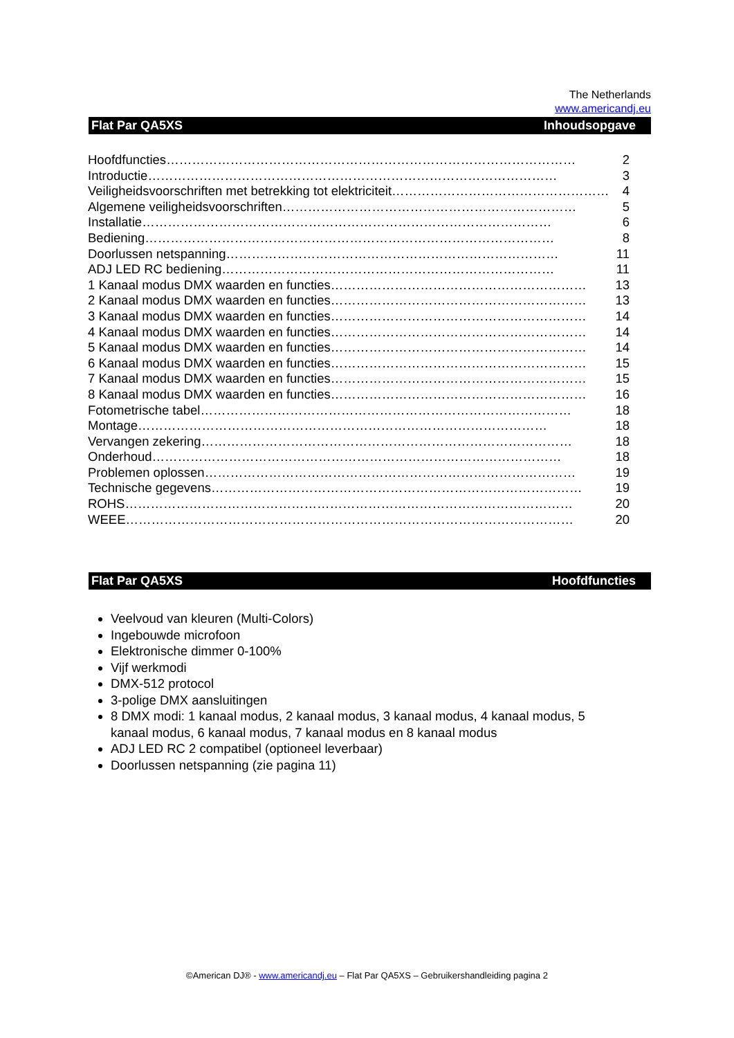The Netherlands
www.americandj.eu
Flat Par QA5XS Inhoudsopgave
Hoofdfuncties …………………………………………………………………………………… 2
Introductie …………………………………………………………………………………… 3
Veiligheidsvoorschriften met betrekking tot elektriciteit …………………………………………… 4
Algemene veiligheidsvoorschriften …………………………………………………………… 5
Installatie …………………………………………………………………………………… 6
Bediening …………………………………………………………………………………… 8
Doorlussen netspanning …………………………………………………………………… 11
ADJ LED RC bediening …………………………………………………………………… 11
1 Kanaal modus DMX waarden en functies …………………………………………………… 13
2 Kanaal modus DMX waarden en functies …………………………………………………… 13
3 Kanaal modus DMX waarden en functies …………………………………………………… 14
4 Kanaal modus DMX waarden en functies …………………………………………………… 14
5 Kanaal modus DMX waarden en functies …………………………………………………… 14
6 Kanaal modus DMX waarden en functies …………………………………………………… 15
7 Kanaal modus DMX waarden en functies …………………………………………………… 15
8 Kanaal modus DMX waarden en functies …………………………………………………… 16
Fotometrische tabel …………………………………………………………………………… 18
Montage …………………………………………………………………………………… 18
Vervangen zekering …………………………………………………………………………… 18
Onderhoud …………………………………………………………………………………… 18
Problemen oplossen …………………………………………………………………………… 19
Technische gegevens …………………………………………………………………………… 19
ROHS …………………………………………………………………………………………… 20
WEEE …………………………………………………………………………………………… 20
Flat Par QA5XS Hoofdfuncties
Veelvoud van kleuren (Multi-Colors)
Ingebouwde microfoon
Elektronische dimmer 0-100%
Vijf werkmodi
DMX-512 protocol
3-polige DMX aansluitingen
8 DMX modi: 1 kanaal modus, 2 kanaal modus, 3 kanaal modus, 4 kanaal modus, 5 kanaal modus, 6 kanaal modus, 7 kanaal modus en 8 kanaal modus
ADJ LED RC 2 compatibel (optioneel leverbaar)
Doorlussen netspanning (zie pagina 11)
©American DJ® - www.americandj.eu – Flat Par QA5XS – Gebruikershandleiding pagina 2